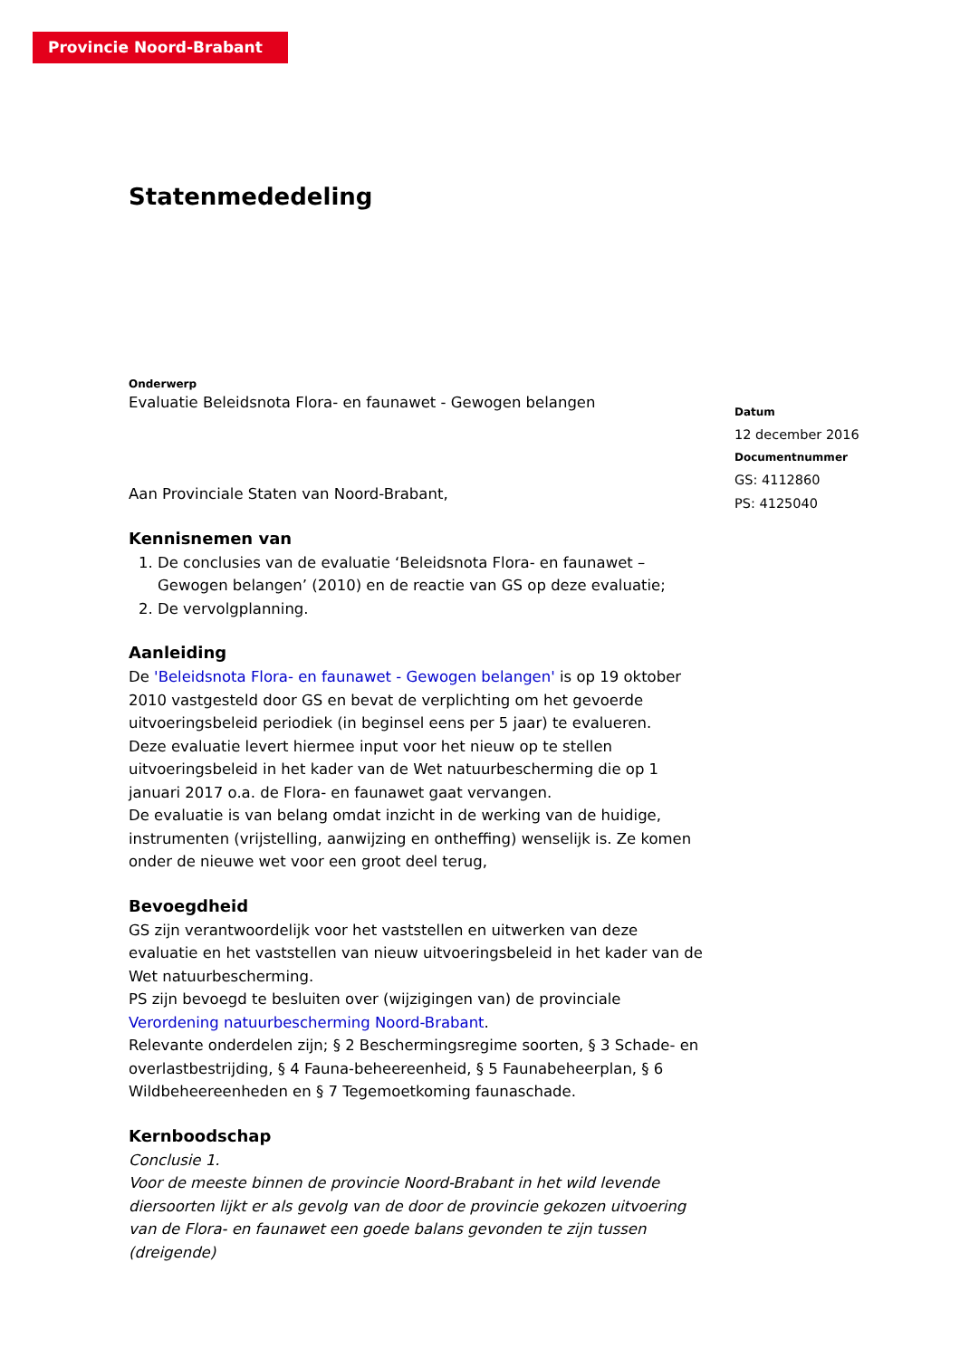Provincie Noord-Brabant
Statenmededeling
Onderwerp
Evaluatie Beleidsnota Flora- en faunawet - Gewogen belangen
Aan Provinciale Staten van Noord-Brabant,
Kennisnemen van
1. De conclusies van de evaluatie ‘Beleidsnota Flora- en faunawet – Gewogen belangen’ (2010) en de reactie van GS op deze evaluatie;
2. De vervolgplanning.
Aanleiding
De 'Beleidsnota Flora- en faunawet - Gewogen belangen' is op 19 oktober 2010 vastgesteld door GS en bevat de verplichting om het gevoerde uitvoeringsbeleid periodiek (in beginsel eens per 5 jaar) te evalueren.
Deze evaluatie levert hiermee input voor het nieuw op te stellen uitvoeringsbeleid in het kader van de Wet natuurbescherming die op 1 januari 2017 o.a. de Flora- en faunawet gaat vervangen.
De evaluatie is van belang omdat inzicht in de werking van de huidige, instrumenten (vrijstelling, aanwijzing en ontheffing) wenselijk is. Ze komen onder de nieuwe wet voor een groot deel terug,
Bevoegdheid
GS zijn verantwoordelijk voor het vaststellen en uitwerken van deze evaluatie en het vaststellen van nieuw uitvoeringsbeleid in het kader van de Wet natuurbescherming.
PS zijn bevoegd te besluiten over (wijzigingen van) de provinciale Verordening natuurbescherming Noord-Brabant.
Relevante onderdelen zijn; § 2 Beschermingsregime soorten, § 3 Schade- en overlastbestrijding, § 4 Fauna-beheereenheid, § 5 Faunabeheerplan, § 6 Wildbeheereenheden en § 7 Tegemoetkoming faunaschade.
Kernboodschap
Conclusie 1.
Voor de meeste binnen de provincie Noord-Brabant in het wild levende diersoorten lijkt er als gevolg van de door de provincie gekozen uitvoering van de Flora- en faunawet een goede balans gevonden te zijn tussen (dreigende)
Datum
12 december 2016
Documentnummer
GS: 4112860
PS: 4125040